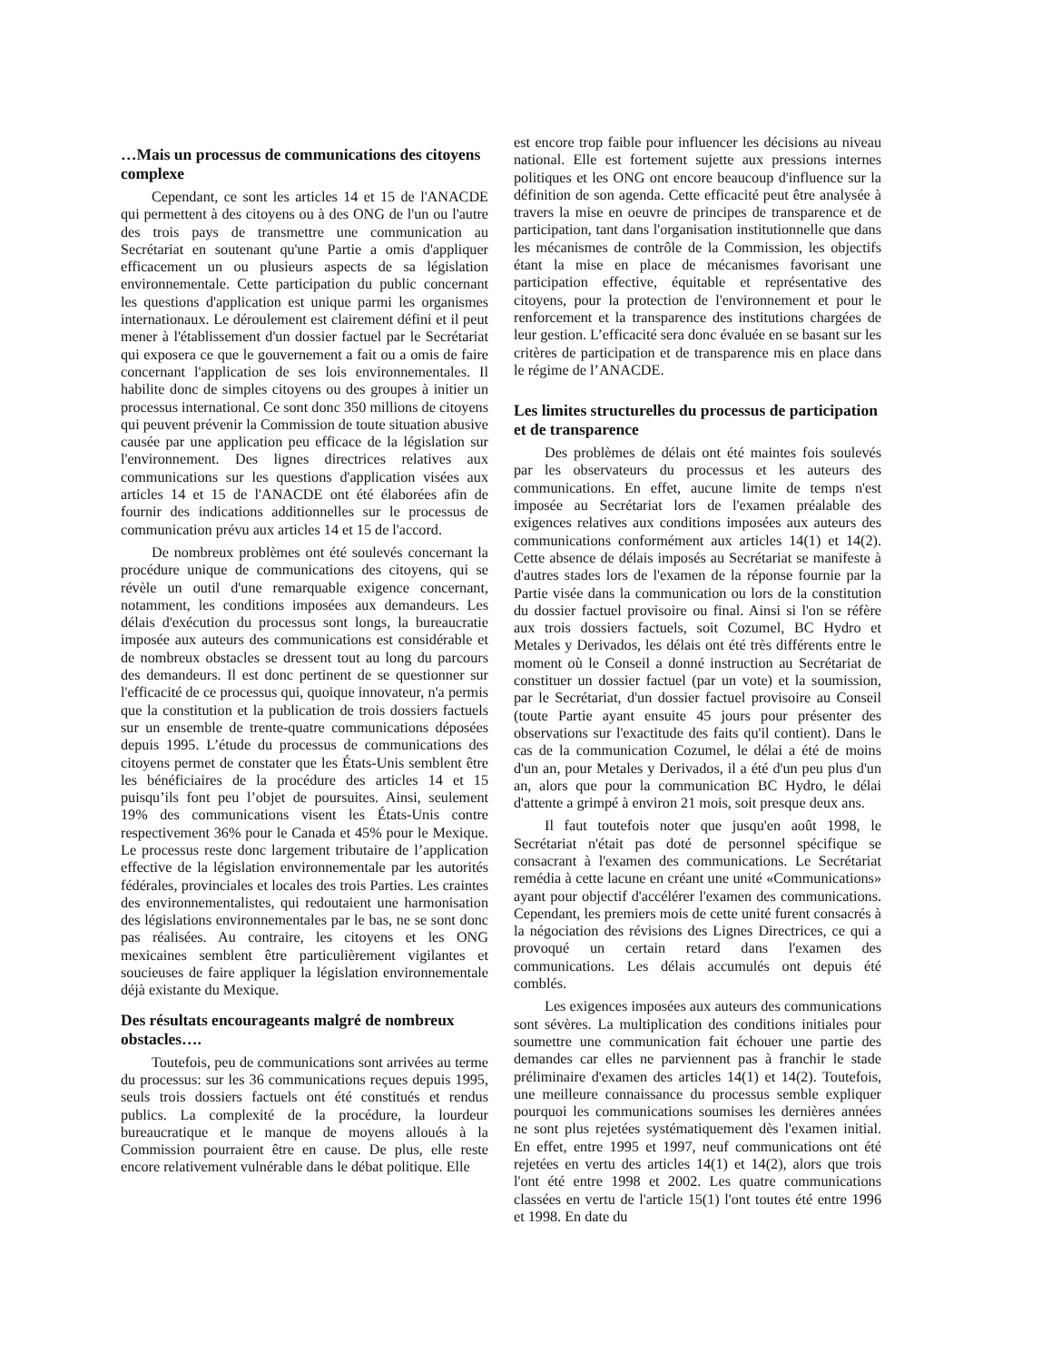…Mais un processus de communications des citoyens complexe
Cependant, ce sont les articles 14 et 15 de l'ANACDE qui permettent à des citoyens ou à des ONG de l'un ou l'autre des trois pays de transmettre une communication au Secrétariat en soutenant qu'une Partie a omis d'appliquer efficacement un ou plusieurs aspects de sa législation environnementale. Cette participation du public concernant les questions d'application est unique parmi les organismes internationaux. Le déroulement est clairement défini et il peut mener à l'établissement d'un dossier factuel par le Secrétariat qui exposera ce que le gouvernement a fait ou a omis de faire concernant l'application de ses lois environnementales. Il habilite donc de simples citoyens ou des groupes à initier un processus international. Ce sont donc 350 millions de citoyens qui peuvent prévenir la Commission de toute situation abusive causée par une application peu efficace de la législation sur l'environnement. Des lignes directrices relatives aux communications sur les questions d'application visées aux articles 14 et 15 de l'ANACDE ont été élaborées afin de fournir des indications additionnelles sur le processus de communication prévu aux articles 14 et 15 de l'accord.
De nombreux problèmes ont été soulevés concernant la procédure unique de communications des citoyens, qui se révèle un outil d'une remarquable exigence concernant, notamment, les conditions imposées aux demandeurs. Les délais d'exécution du processus sont longs, la bureaucratie imposée aux auteurs des communications est considérable et de nombreux obstacles se dressent tout au long du parcours des demandeurs. Il est donc pertinent de se questionner sur l'efficacité de ce processus qui, quoique innovateur, n'a permis que la constitution et la publication de trois dossiers factuels sur un ensemble de trente-quatre communications déposées depuis 1995. L’étude du processus de communications des citoyens permet de constater que les États-Unis semblent être les bénéficiaires de la procédure des articles 14 et 15 puisqu’ils font peu l’objet de poursuites. Ainsi, seulement 19% des communications visent les États-Unis contre respectivement 36% pour le Canada et 45% pour le Mexique. Le processus reste donc largement tributaire de l’application effective de la législation environnementale par les autorités fédérales, provinciales et locales des trois Parties. Les craintes des environnementalistes, qui redoutaient une harmonisation des législations environnementales par le bas, ne se sont donc pas réalisées. Au contraire, les citoyens et les ONG mexicaines semblent être particulièrement vigilantes et soucieuses de faire appliquer la législation environnementale déjà existante du Mexique.
Des résultats encourageants malgré de nombreux obstacles….
Toutefois, peu de communications sont arrivées au terme du processus: sur les 36 communications reçues depuis 1995, seuls trois dossiers factuels ont été constitués et rendus publics. La complexité de la procédure, la lourdeur bureaucratique et le manque de moyens alloués à la Commission pourraient être en cause. De plus, elle reste encore relativement vulnérable dans le débat politique. Elle
est encore trop faible pour influencer les décisions au niveau national. Elle est fortement sujette aux pressions internes politiques et les ONG ont encore beaucoup d'influence sur la définition de son agenda. Cette efficacité peut être analysée à travers la mise en oeuvre de principes de transparence et de participation, tant dans l'organisation institutionnelle que dans les mécanismes de contrôle de la Commission, les objectifs étant la mise en place de mécanismes favorisant une participation effective, équitable et représentative des citoyens, pour la protection de l'environnement et pour le renforcement et la transparence des institutions chargées de leur gestion. L’efficacité sera donc évaluée en se basant sur les critères de participation et de transparence mis en place dans le régime de l’ANACDE.
Les limites structurelles du processus de participation et de transparence
Des problèmes de délais ont été maintes fois soulevés par les observateurs du processus et les auteurs des communications. En effet, aucune limite de temps n'est imposée au Secrétariat lors de l'examen préalable des exigences relatives aux conditions imposées aux auteurs des communications conformément aux articles 14(1) et 14(2). Cette absence de délais imposés au Secrétariat se manifeste à d'autres stades lors de l'examen de la réponse fournie par la Partie visée dans la communication ou lors de la constitution du dossier factuel provisoire ou final. Ainsi si l'on se réfère aux trois dossiers factuels, soit Cozumel, BC Hydro et Metales y Derivados, les délais ont été très différents entre le moment où le Conseil a donné instruction au Secrétariat de constituer un dossier factuel (par un vote) et la soumission, par le Secrétariat, d'un dossier factuel provisoire au Conseil (toute Partie ayant ensuite 45 jours pour présenter des observations sur l'exactitude des faits qu'il contient). Dans le cas de la communication Cozumel, le délai a été de moins d'un an, pour Metales y Derivados, il a été d'un peu plus d'un an, alors que pour la communication BC Hydro, le délai d'attente a grimpé à environ 21 mois, soit presque deux ans.
Il faut toutefois noter que jusqu'en août 1998, le Secrétariat n'était pas doté de personnel spécifique se consacrant à l'examen des communications. Le Secrétariat remédia à cette lacune en créant une unité «Communications» ayant pour objectif d'accélérer l'examen des communications. Cependant, les premiers mois de cette unité furent consacrés à la négociation des révisions des Lignes Directrices, ce qui a provoqué un certain retard dans l'examen des communications. Les délais accumulés ont depuis été comblés.
Les exigences imposées aux auteurs des communications sont sévères. La multiplication des conditions initiales pour soumettre une communication fait échouer une partie des demandes car elles ne parviennent pas à franchir le stade préliminaire d'examen des articles 14(1) et 14(2). Toutefois, une meilleure connaissance du processus semble expliquer pourquoi les communications soumises les dernières années ne sont plus rejetées systématiquement dès l'examen initial. En effet, entre 1995 et 1997, neuf communications ont été rejetées en vertu des articles 14(1) et 14(2), alors que trois l'ont été entre 1998 et 2002. Les quatre communications classées en vertu de l'article 15(1) l'ont toutes été entre 1996 et 1998. En date du